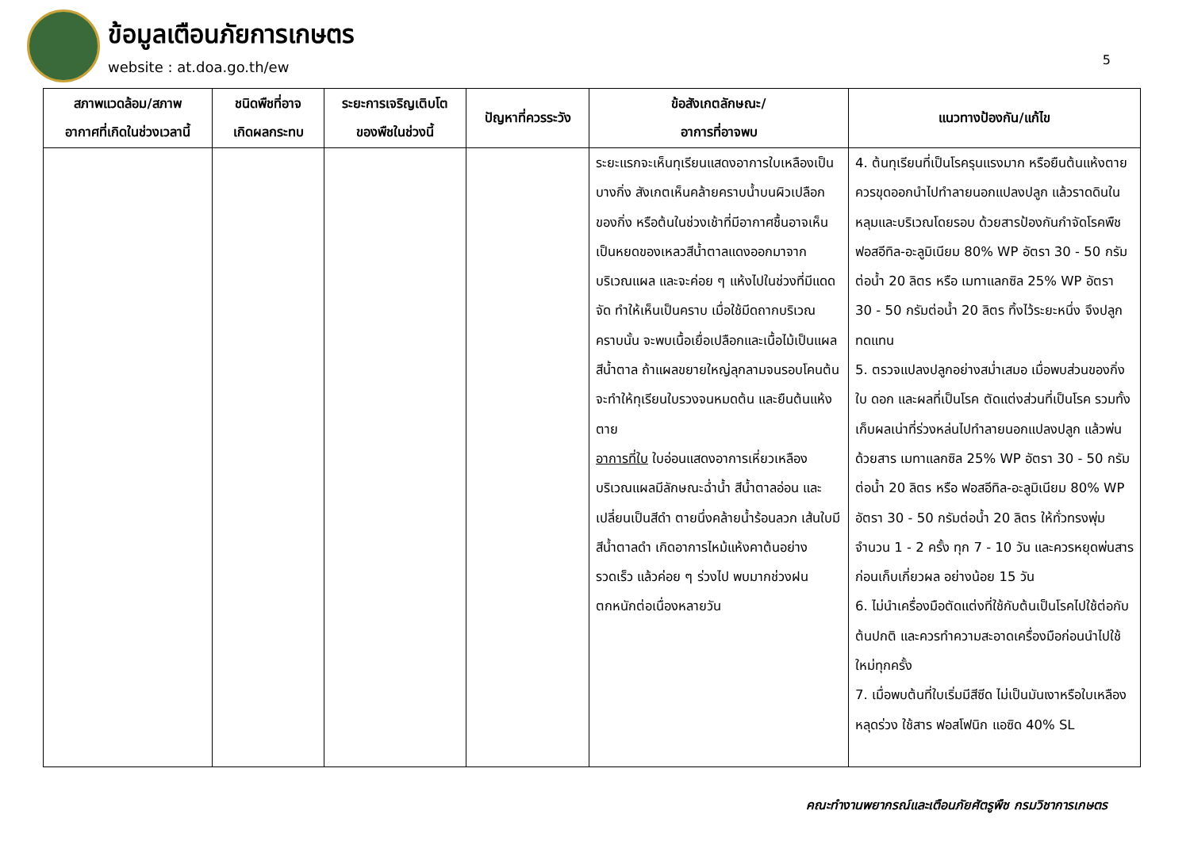ข้อมูลเตือนภัยการเกษตร
website : at.doa.go.th/ew
5
| สภาพแวดล้อม/สภาพ อากาศที่เกิดในช่วงเวลานี้ | ชนิดพืชที่อาจ เกิดผลกระทบ | ระยะการเจริญเติบโต ของพืชในช่วงนี้ | ปัญหาที่ควรระวัง | ข้อสังเกตลักษณะ/ อาการที่อาจพบ | แนวทางป้องกัน/แก้ไข |
| --- | --- | --- | --- | --- | --- |
| | | | | ระยะแรกจะเห็นทุเรียนแสดงอาการใบเหลืองเป็นบางกิ่ง สังเกตเห็นคล้ายคราบน้ำบนผิวเปลือกของกิ่ง หรือต้นในช่วงเช้าที่มีอากาศชื้นอาจเห็นเป็นหยดของเหลวสีน้ำตาลแดงออกมาจากบริเวณแผล และจะค่อย ๆ แห้งไปในช่วงที่มีแดดจัด ทำให้เห็นเป็นคราบ เมื่อใช้มีดถากบริเวณคราบนั้น จะพบเนื้อเยื่อเปลือกและเนื้อไม้เป็นแผลสีน้ำตาล ถ้าแผลขยายใหญ่ลุกลามจนรอบโคนต้น จะทำให้ทุเรียนใบรวงจนหมดต้น และยืนต้นแห้งตาย อาการที่ใบ ใบอ่อนแสดงอาการเหี่ยวเหลืองบริเวณแผลมีลักษณะฉ่ำน้ำ สีน้ำตาลอ่อน และเปลี่ยนเป็นสีดำ ตายนึ่งคล้ายน้ำร้อนลวก เส้นใบมีสีน้ำตาลดำ เกิดอาการไหม้แห้งคาต้นอย่างรวดเร็ว แล้วค่อย ๆ ร่วงไป พบมากช่วงฝนตกหนักต่อเนื่องหลายวัน | 4. ต้นทุเรียนที่เป็นโรครุนแรงมาก หรือยืนต้นแห้งตาย ควรขุดออกนำไปทำลายนอกแปลงปลูก แล้วราดดินในหลุมและบริเวณโดยรอบ ด้วยสารป้องกันกำจัดโรคพืช ฟอสอีทิล-อะลูมิเนียม 80% WP อัตรา 30 - 50 กรัมต่อน้ำ 20 ลิตร หรือ เมทาแลกซิล 25% WP อัตรา 30 - 50 กรัมต่อน้ำ 20 ลิตร ทิ้งไว้ระยะหนึ่ง จึงปลูกทดแทน 5. ตรวจแปลงปลูกอย่างสม่ำเสมอ เมื่อพบส่วนของกิ่ง ใบ ดอก และผลที่เป็นโรค ตัดแต่งส่วนที่เป็นโรค รวมทั้งเก็บผลเน่าที่ร่วงหล่นไปทำลายนอกแปลงปลูก แล้วพ่นด้วยสาร เมทาแลกซิล 25% WP อัตรา 30 - 50 กรัมต่อน้ำ 20 ลิตร หรือ ฟอสอีทิล-อะลูมิเนียม 80% WP อัตรา 30 - 50 กรัมต่อน้ำ 20 ลิตร ให้ทั่วทรงพุ่ม จำนวน 1 - 2 ครั้ง ทุก 7 - 10 วัน และควรหยุดพ่นสารก่อนเก็บเกี่ยวผล อย่างน้อย 15 วัน 6. ไม่นำเครื่องมือตัดแต่งที่ใช้กับต้นเป็นโรคไปใช้ต่อกับต้นปกติ และควรทำความสะอาดเครื่องมือก่อนนำไปใช้ใหม่ทุกครั้ง 7. เมื่อพบต้นที่ใบเริ่มมีสีซีด ไม่เป็นมันเงาหรือใบเหลืองหลุดร่วง ใช้สาร ฟอสโฟนิก แอซิด 40% SL |
คณะทำงานพยากรณ์และเตือนภัยศัตรูพืช กรมวิชาการเกษตร